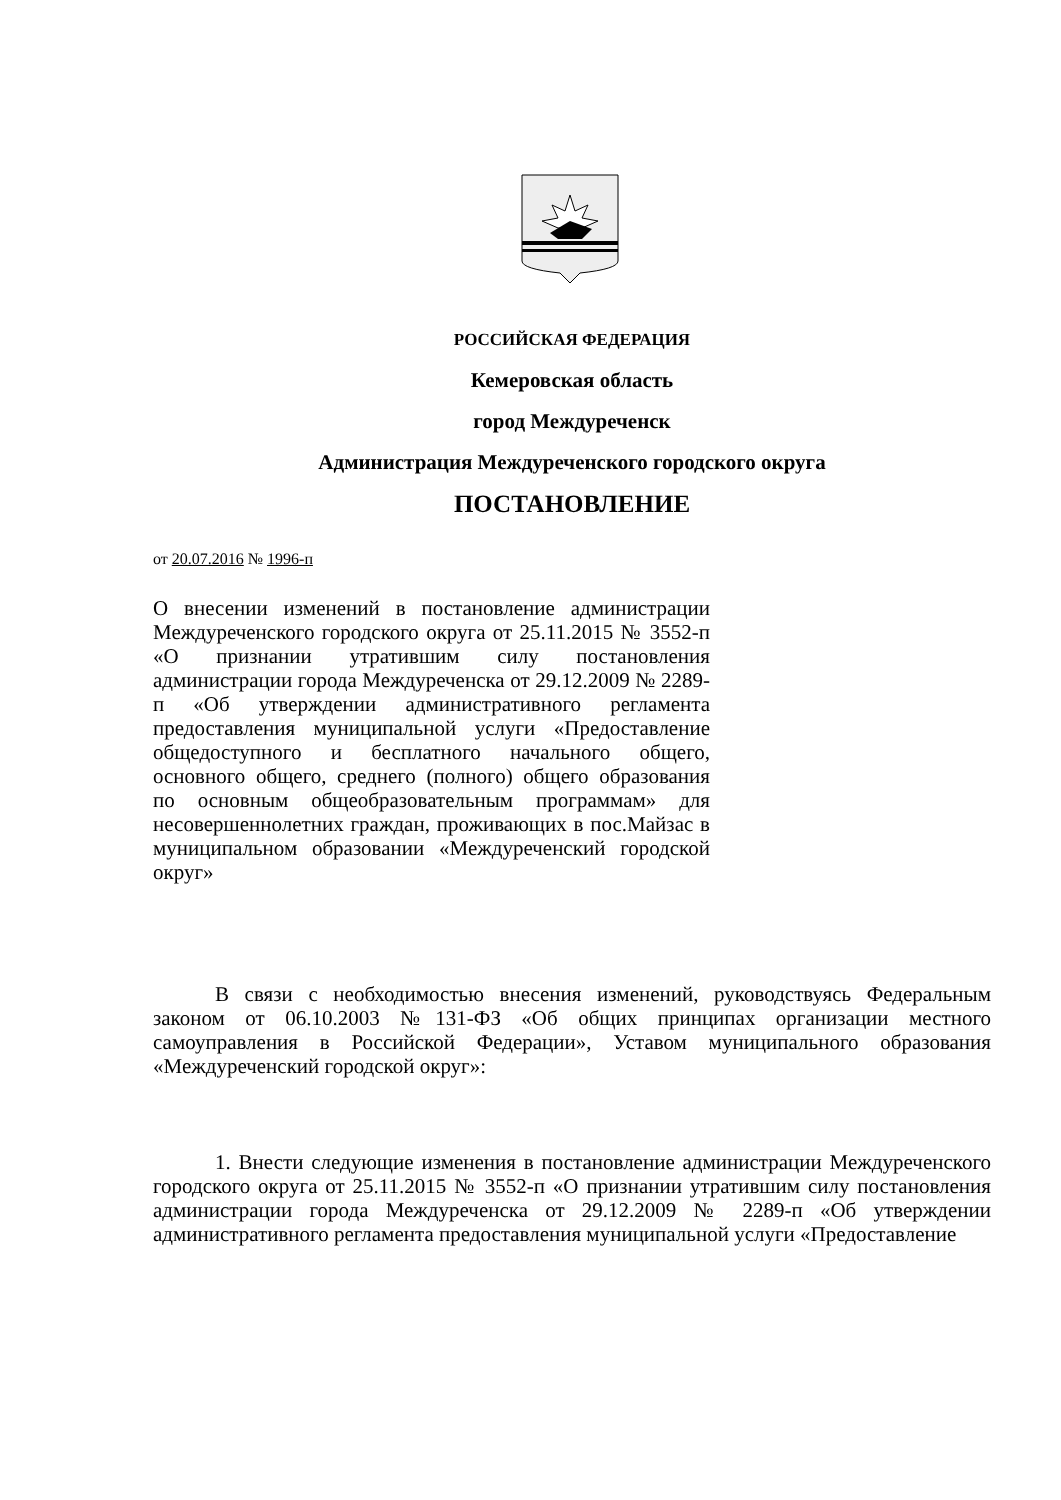РОССИЙСКАЯ ФЕДЕРАЦИЯ
Кемеровская область
город Междуреченск
Администрация Междуреченского городского округа
ПОСТАНОВЛЕНИЕ
от 20.07.2016 № 1996-п
О внесении изменений в постановление администрации Междуреченского городского округа от 25.11.2015 № 3552-п «О признании утратившим силу постановления администрации города Междуреченска от 29.12.2009 № 2289-п «Об утверждении административного регламента предоставления муниципальной услуги «Предоставление общедоступного и бесплатного начального общего, основного общего, среднего (полного) общего образования по основным общеобразовательным программам» для несовершеннолетних граждан, проживающих в пос.Майзас в муниципальном образовании «Междуреченский городской округ»
В связи с необходимостью внесения изменений, руководствуясь Федеральным законом от 06.10.2003 №131-ФЗ «Об общих принципах организации местного самоуправления в Российской Федерации», Уставом муниципального образования «Междуреченский городской округ»:
1. Внести следующие изменения в постановление администрации Междуреченского городского округа от 25.11.2015 № 3552-п «О признании утратившим силу постановления администрации города Междуреченска от 29.12.2009 № 2289-п «Об утверждении административного регламента предоставления муниципальной услуги «Предоставление